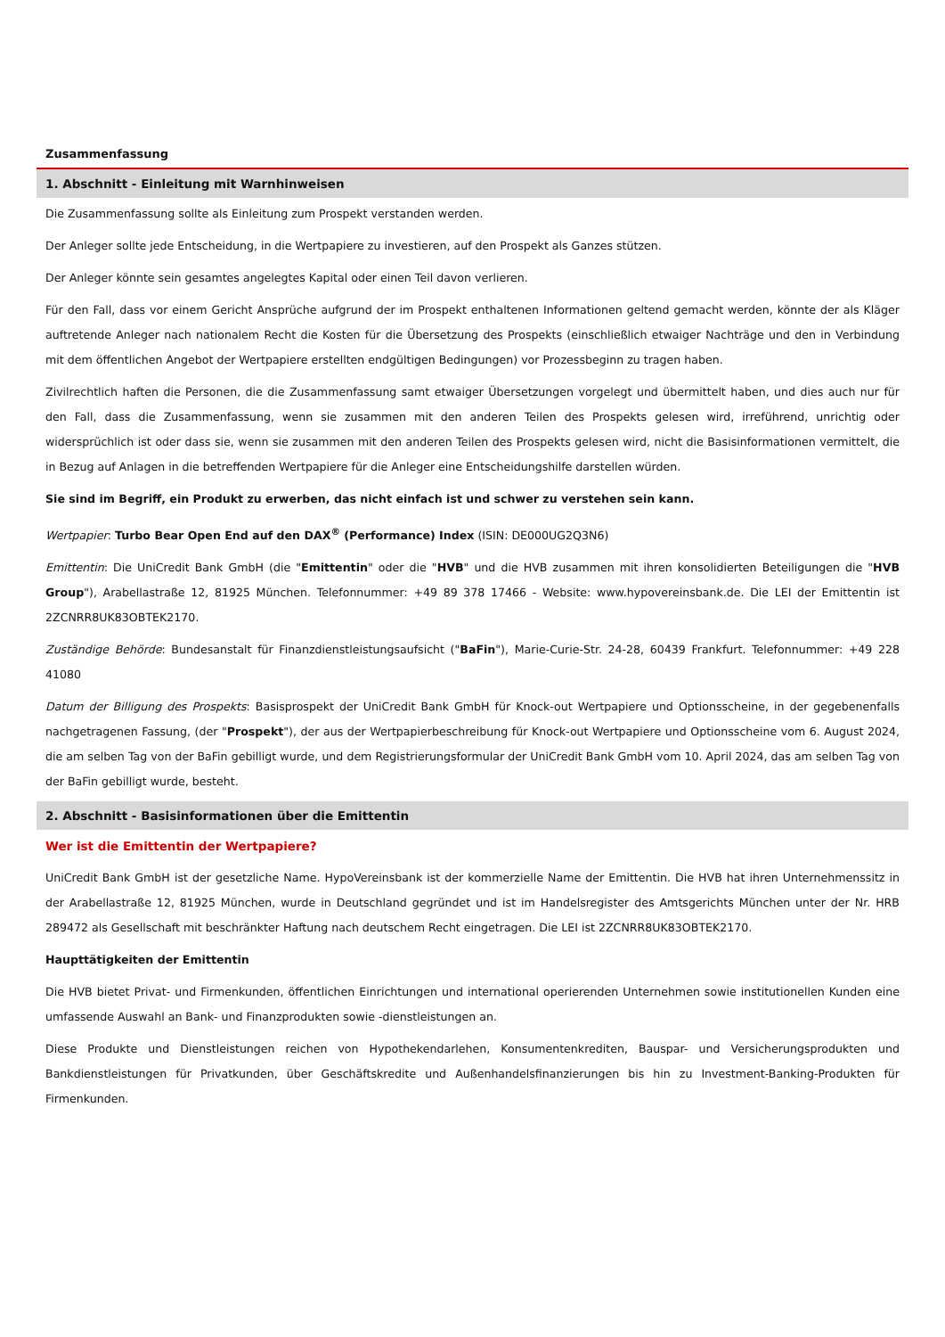Zusammenfassung
1. Abschnitt - Einleitung mit Warnhinweisen
Die Zusammenfassung sollte als Einleitung zum Prospekt verstanden werden.
Der Anleger sollte jede Entscheidung, in die Wertpapiere zu investieren, auf den Prospekt als Ganzes stützen.
Der Anleger könnte sein gesamtes angelegtes Kapital oder einen Teil davon verlieren.
Für den Fall, dass vor einem Gericht Ansprüche aufgrund der im Prospekt enthaltenen Informationen geltend gemacht werden, könnte der als Kläger auftretende Anleger nach nationalem Recht die Kosten für die Übersetzung des Prospekts (einschließlich etwaiger Nachträge und den in Verbindung mit dem öffentlichen Angebot der Wertpapiere erstellten endgültigen Bedingungen) vor Prozessbeginn zu tragen haben.
Zivilrechtlich haften die Personen, die die Zusammenfassung samt etwaiger Übersetzungen vorgelegt und übermittelt haben, und dies auch nur für den Fall, dass die Zusammenfassung, wenn sie zusammen mit den anderen Teilen des Prospekts gelesen wird, irreführend, unrichtig oder widersprüchlich ist oder dass sie, wenn sie zusammen mit den anderen Teilen des Prospekts gelesen wird, nicht die Basisinformationen vermittelt, die in Bezug auf Anlagen in die betreffenden Wertpapiere für die Anleger eine Entscheidungshilfe darstellen würden.
Sie sind im Begriff, ein Produkt zu erwerben, das nicht einfach ist und schwer zu verstehen sein kann.
Wertpapier: Turbo Bear Open End auf den DAX<sup>®</sup> (Performance) Index (ISIN: DE000UG2Q3N6)
Emittentin: Die UniCredit Bank GmbH (die "Emittentin" oder die "HVB" und die HVB zusammen mit ihren konsolidierten Beteiligungen die "HVB Group"), Arabellastraße 12, 81925 München. Telefonnummer: +49 89 378 17466 - Website: www.hypovereinsbank.de. Die LEI der Emittentin ist 2ZCNRR8UK83OBTEK2170.
Zuständige Behörde: Bundesanstalt für Finanzdienstleistungsaufsicht ("BaFin"), Marie-Curie-Str. 24-28, 60439 Frankfurt. Telefonnummer: +49 228 41080
Datum der Billigung des Prospekts: Basisprospekt der UniCredit Bank GmbH für Knock-out Wertpapiere und Optionsscheine, in der gegebenenfalls nachgetragenen Fassung, (der "Prospekt"), der aus der Wertpapierbeschreibung für Knock-out Wertpapiere und Optionsscheine vom 6. August 2024, die am selben Tag von der BaFin gebilligt wurde, und dem Registrierungsformular der UniCredit Bank GmbH vom 10. April 2024, das am selben Tag von der BaFin gebilligt wurde, besteht.
2. Abschnitt - Basisinformationen über die Emittentin
Wer ist die Emittentin der Wertpapiere?
UniCredit Bank GmbH ist der gesetzliche Name. HypoVereinsbank ist der kommerzielle Name der Emittentin. Die HVB hat ihren Unternehmenssitz in der Arabellastraße 12, 81925 München, wurde in Deutschland gegründet und ist im Handelsregister des Amtsgerichts München unter der Nr. HRB 289472 als Gesellschaft mit beschränkter Haftung nach deutschem Recht eingetragen. Die LEI ist 2ZCNRR8UK83OBTEK2170.
Haupttätigkeiten der Emittentin
Die HVB bietet Privat- und Firmenkunden, öffentlichen Einrichtungen und international operierenden Unternehmen sowie institutionellen Kunden eine umfassende Auswahl an Bank- und Finanzprodukten sowie -dienstleistungen an.
Diese Produkte und Dienstleistungen reichen von Hypothekendarlehen, Konsumentenkrediten, Bauspar- und Versicherungsprodukten und Bankdienstleistungen für Privatkunden, über Geschäftskredite und Außenhandelsfinanzierungen bis hin zu Investment-Banking-Produkten für Firmenkunden.